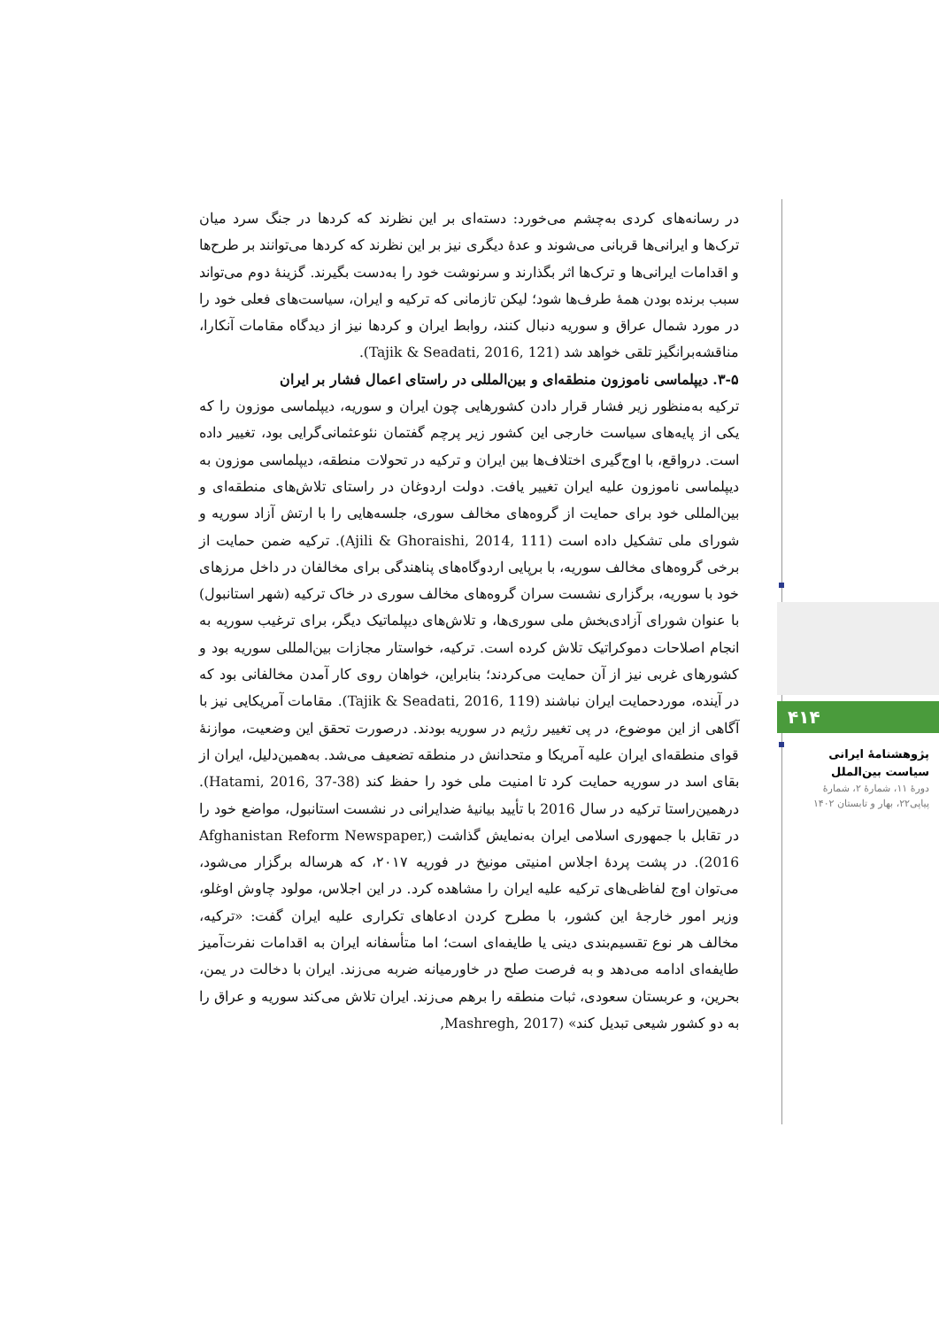۴۱۴
پژوهشنامۀ ایرانی سیاست بین‌الملل
دورۀ ۱۱، شمارۀ ۲، شمارۀ پیاپی۲۲، بهار و تابستان ۱۴۰۲
در رسانه‌های کردی به‌چشم می‌خورد: دسته‌ای بر این نظرند که کردها در جنگ سرد میان ترک‌ها و ایرانی‌ها قربانی می‌شوند و عدهٔ دیگری نیز بر این نظرند که کردها می‌توانند بر طرح‌ها و اقدامات ایرانی‌ها و ترک‌ها اثر بگذارند و سرنوشت خود را به‌دست بگیرند. گزینهٔ دوم می‌تواند سبب برنده بودن همهٔ طرف‌ها شود؛ لیکن تازمانی که ترکیه و ایران، سیاست‌های فعلی خود را در مورد شمال عراق و سوریه دنبال کنند، روابط ایران و کردها نیز از دیدگاه مقامات آنکارا، مناقشه‌برانگیز تلقی خواهد شد (Tajik & Seadati, 2016, 121).
۳-۵. دیپلماسی ناموزون منطقه‌ای و بین‌المللی در راستای اعمال فشار بر ایران
ترکیه به‌منظور زیر فشار قرار دادن کشورهایی چون ایران و سوریه، دیپلماسی موزون را که یکی از پایه‌های سیاست خارجی این کشور زیر پرچم گفتمان نئوعثمانی‌گرایی بود، تغییر داده است. درواقع، با اوج‌گیری اختلاف‌ها بین ایران و ترکیه در تحولات منطقه، دیپلماسی موزون به دیپلماسی ناموزون علیه ایران تغییر یافت. دولت اردوغان در راستای تلاش‌های منطقه‌ای و بین‌المللی خود برای حمایت از گروه‌های مخالف سوری، جلسه‌هایی را با ارتش آزاد سوریه و شورای ملی تشکیل داده است (Ajili & Ghoraishi, 2014, 111). ترکیه ضمن حمایت از برخی گروه‌های مخالف سوریه، با برپایی اردوگاه‌های پناهندگی برای مخالفان در داخل مرزهای خود با سوریه، برگزاری نشست سران گروه‌های مخالف سوری در خاک ترکیه (شهر استانبول) با عنوان شورای آزادی‌بخش ملی سوری‌ها، و تلاش‌های دیپلماتیک دیگر، برای ترغیب سوریه به انجام اصلاحات دموکراتیک تلاش کرده است. ترکیه، خواستار مجازات بین‌المللی سوریه بود و کشورهای غربی نیز از آن حمایت می‌کردند؛ بنابراین، خواهان روی کار آمدن مخالفانی بود که در آینده، موردحمایت ایران نباشند (Tajik & Seadati, 2016, 119). مقامات آمریکایی نیز با آگاهی از این موضوع، در پی تغییر رژیم در سوریه بودند. درصورت تحقق این وضعیت، موازنهٔ قوای منطقه‌ای ایران علیه آمریکا و متحدانش در منطقه تضعیف می‌شد. به‌همین‌دلیل، ایران از بقای اسد در سوریه حمایت کرد تا امنیت ملی خود را حفظ کند (Hatami, 2016, 37-38). درهمین‌راستا ترکیه در سال 2016 با تأیید بیانیهٔ ضدایرانی در نشست استانبول، مواضع خود را در تقابل با جمهوری اسلامی ایران به‌نمایش گذاشت (Afghanistan Reform Newspaper, 2016). در پشت پردهٔ اجلاس امنیتی مونیخ در فوریه ۲۰۱۷، که هرساله برگزار می‌شود، می‌توان اوج لفاظی‌های ترکیه علیه ایران را مشاهده کرد. در این اجلاس، مولود چاوش اوغلو، وزیر امور خارجهٔ این کشور، با مطرح کردن ادعاهای تکراری علیه ایران گفت: «ترکیه، مخالف هر نوع تقسیم‌بندی دینی یا طایفه‌ای است؛ اما متأسفانه ایران به اقدامات نفرت‌آمیز طایفه‌ای ادامه می‌دهد و به فرصت صلح در خاورمیانه ضربه می‌زند. ایران با دخالت در یمن، بحرین، و عربستان سعودی، ثبات منطقه را برهم می‌زند. ایران تلاش می‌کند سوریه و عراق را به دو کشور شیعی تبدیل کند» (Mashregh, 2017,